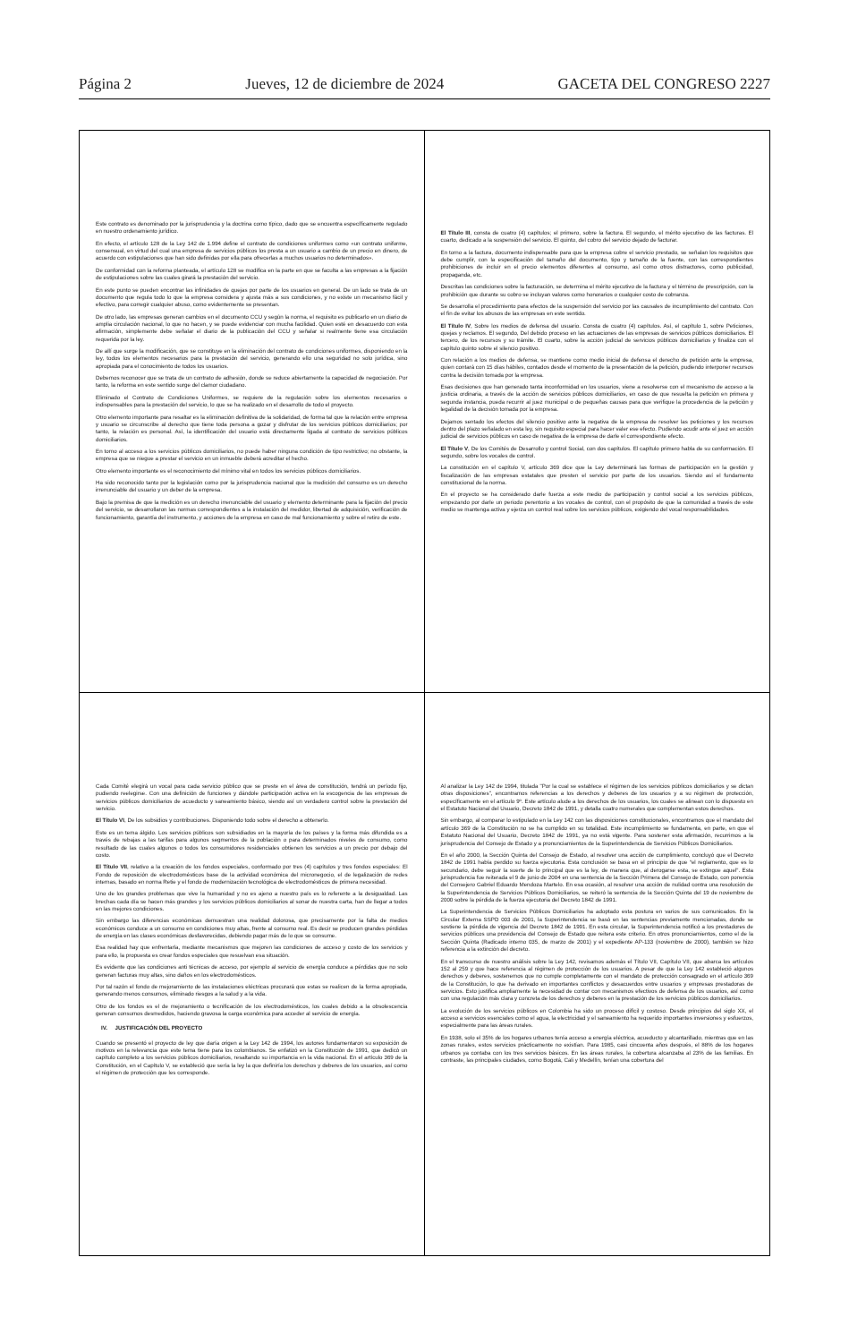Página 2 Jueves, 12 de diciembre de 2024 GACETA DEL CONGRESO 2227
Este contrato es denominado por la jurisprudencia y la doctrina como típico, dado que se encuentra específicamente regulado en nuestro ordenamiento jurídico.
En efecto, el artículo 128 de la Ley 142 de 1.994 define el contrato de condiciones uniformes como «un contrato uniforme, consensual, en virtud del cual una empresa de servicios públicos los presta a un usuario a cambio de un precio en dinero, de acuerdo con estipulaciones que han sido definidas por ella para ofrecerlas a muchos usuarios no determinados».
De conformidad con la reforma planteada, el artículo 128 se modifica en la parte en que se faculta a las empresas a la fijación de estipulaciones sobre las cuales girará la prestación del servicio.
En este punto se pueden encontrar las infinidades de quejas por parte de los usuarios en general. De un lado se trata de un documento que regula todo lo que la empresa considera y ajusta más a sus condiciones, y no existe un mecanismo fácil y efectivo, para corregir cualquier abuso, como evidentemente se presentan.
De otro lado, las empresas generan cambios en el documento CCU y según la norma, el requisito es publicarlo en un diario de amplia circulación nacional, lo que no hacen, y se puede evidenciar con mucha facilidad. Quien esté en desacuerdo con esta afirmación, simplemente debe señalar el diario de la publicación del CCU y señalar si realmente tiene esa circulación requerida por la ley.
De allí que surge la modificación, que se constituye en la eliminación del contrato de condiciones uniformes, disponiendo en la ley, todos los elementos necesarios para la prestación del servicio, generando ello una seguridad no solo jurídica, sino apropiada para el conocimiento de todos los usuarios.
Debemos reconocer que se trata de un contrato de adhesión, donde se reduce abiertamente la capacidad de negociación. Por tanto, la reforma en este sentido surge del clamor ciudadano.
Eliminado el Contrato de Condiciones Uniformes, se requiere de la regulación sobre los elementos necesarios e indispensables para la prestación del servicio, lo que se ha realizado en el desarrollo de todo el proyecto.
Otro elemento importante para resaltar es la eliminación definitiva de la solidaridad, de forma tal que la relación entre empresa y usuario se circunscribe al derecho que tiene toda persona a gozar y disfrutar de los servicios públicos domiciliarios; por tanto, la relación es personal. Así, la identificación del usuario está directamente ligada al contrato de servicios públicos domiciliarios.
En torno al acceso a los servicios públicos domiciliarios, no puede haber ninguna condición de tipo restrictivo; no obstante, la empresa que se niegue a prestar el servicio en un inmueble deberá acreditar el hecho.
Otro elemento importante es el reconocimiento del mínimo vital en todos los servicios públicos domiciliarios.
Ha sido reconocido tanto por la legislación como por la jurisprudencia nacional que la medición del consumo es un derecho irrenunciable del usuario y un deber de la empresa.
Bajo la premisa de que la medición es un derecho irrenunciable del usuario y elemento determinante para la fijación del precio del servicio, se desarrollaron las normas correspondientes a la instalación del medidor, libertad de adquisición, verificación de funcionamiento, garantía del instrumento, y acciones de la empresa en caso de mal funcionamiento y sobre el retiro de este.
El Título III, consta de cuatro (4) capítulos; el primero, sobre la factura. El segundo, el mérito ejecutivo de las facturas. El cuarto, dedicado a la suspensión del servicio. El quinto, del cobro del servicio dejado de facturar.
En torno a la factura, documento indispensable para que la empresa cobre el servicio prestado, se señalan los requisitos que debe cumplir, con la especificación del tamaño del documento, tipo y tamaño de la fuente, con las correspondientes prohibiciones de incluir en el precio elementos diferentes al consumo, así como otros distractores, como publicidad, propaganda, etc.
Descritas las condiciones sobre la facturación, se determina el mérito ejecutivo de la factura y el término de prescripción, con la prohibición que durante su cobro se incluyan valores como honorarios o cualquier costo de cobranza.
Se desarrolla el procedimiento para efectos de la suspensión del servicio por las causales de incumplimiento del contrato. Con el fin de evitar los abusos de las empresas en este sentido.
El Título IV, Sobre los medios de defensa del usuario. Consta de cuatro (4) capítulos. Así, el capítulo 1, sobre Peticiones, quejas y reclamos. El segundo, Del debido proceso en las actuaciones de las empresas de servicios públicos domiciliarios. El tercero, de los recursos y su trámite. El cuarto, sobre la acción judicial de servicios públicos domiciliarios y finaliza con el capítulo quinto sobre el silencio positivo.
Con relación a los medios de defensa, se mantiene como medio inicial de defensa el derecho de petición ante la empresa, quien contará con 15 días hábiles, contados desde el momento de la presentación de la petición, pudiendo interponer recursos contra la decisión tomada por la empresa.
Esas decisiones que han generado tanta inconformidad en los usuarios, viene a resolverse con el mecanismo de acceso a la justicia ordinaria, a través de la acción de servicios públicos domiciliarios, en caso de que resuelta la petición en primera y segunda instancia, pueda recurrir al juez municipal o de pequeñas causas para que verifique la procedencia de la petición y legalidad de la decisión tomada por la empresa.
Dejamos sentado los efectos del silencio positivo ante la negativa de la empresa de resolver las peticiones y los recursos dentro del plazo señalado en esta ley, sin requisito especial para hacer valer ese efecto. Pudiendo acudir ante el juez en acción judicial de servicios públicos en caso de negativa de la empresa de darle el correspondiente efecto.
El Título V, De los Comités de Desarrollo y control Social, con dos capítulos. El capítulo primero habla de su conformación. El segundo, sobre los vocales de control.
La constitución en el capítulo V, artículo 369 dice que la Ley determinará las formas de participación en la gestión y fiscalización de las empresas estatales que presten el servicio por parte de los usuarios. Siendo así el fundamento constitucional de la norma.
En el proyecto se ha considerado darle fuerza a este medio de participación y control social a los servicios públicos, empezando por darle un periodo perentorio a los vocales de control, con el propósito de que la comunidad a través de este medio se mantenga activa y ejerza un control real sobre los servicios públicos, exigiendo del vocal responsabilidades.
Cada Comité elegirá un vocal para cada servicio público que se preste en el área de constitución, tendrá un período fijo, pudiendo reelegirse. Con una definición de funciones y dándole participación activa en la escogencia de las empresas de servicios públicos domiciliarios de acueducto y saneamiento básico, siendo así un verdadero control sobre la prestación del servicio.
El Título VI, De los subsidios y contribuciones. Disponiendo todo sobre el derecho a obtenerlo.
Este es un tema álgido. Los servicios públicos son subsidiados en la mayoría de los países y la forma más difundida es a través de rebajas a las tarifas para algunos segmentos de la población o para determinados niveles de consumo, como resultado de las cuales algunos o todos los consumidores residenciales obtienen los servicios a un precio por debajo del costo.
El Título VII, relativo a la creación de los fondos especiales, conformado por tres (4) capítulos y tres fondos especiales: El Fondo de reposición de electrodomésticos base de la actividad económica del micronegocio, el de legalización de redes internas, basado en norma Retie y el fondo de modernización tecnológica de electrodomésticos de primera necesidad.
Uno de los grandes problemas que vive la humanidad y no es ajeno a nuestro país es lo referente a la desigualdad. Las brechas cada día se hacen más grandes y los servicios públicos domiciliarios al sonar de nuestra carta, han de llegar a todos en las mejores condiciones.
Sin embargo las diferencias económicas demuestran una realidad dolorosa, que precisamente por la falta de medios económicos conduce a un consumo en condiciones muy altas, frente al consumo real. Es decir se producen grandes pérdidas de energía en las clases económicas desfavorecidas, debiendo pagar más de lo que se consume.
Esa realidad hay que enfrentarla, mediante mecanismos que mejoren las condiciones de acceso y costo de los servicios y para ello, la propuesta es crear fondos especiales que resuelvan esa situación.
Es evidente que las condiciones anti técnicas de acceso, por ejemplo al servicio de energía conduce a pérdidas que no solo generan facturas muy altas, sino daños en los electrodomésticos.
Por tal razón el fondo de mejoramiento de las instalaciones eléctricas procurará que estas se realicen de la forma apropiada, generando menos consumos, eliminado riesgos a la salud y a la vida.
Otro de los fondos es el de mejoramiento o tecnificación de los electrodomésticos, los cuales debido a la obsolescencia generan consumos desmedidos, haciendo gravosa la carga económica para acceder al servicio de energía.
IV. JUSTIFICACIÓN DEL PROYECTO
Cuando se presentó el proyecto de ley que daría origen a la Ley 142 de 1994, los autores fundamentaron su exposición de motivos en la relevancia que este tema tiene para los colombianos. Se enfatizó en la Constitución de 1991, que dedicó un capítulo completo a los servicios públicos domiciliarios, resaltando su importancia en la vida nacional. En el artículo 369 de la Constitución, en el Capítulo V, se estableció que sería la ley la que definiría los derechos y deberes de los usuarios, así como el régimen de protección que les corresponde.
Al analizar la Ley 142 de 1994, titulada "Por la cual se establece el régimen de los servicios públicos domiciliarios y se dictan otras disposiciones", encontramos referencias a los derechos y deberes de los usuarios y a su régimen de protección, específicamente en el artículo 9º. Este artículo alude a los derechos de los usuarios, los cuales se alinean con lo dispuesto en el Estatuto Nacional del Usuario, Decreto 1842 de 1991, y detalla cuatro numerales que complementan estos derechos.
Sin embargo, al comparar lo estipulado en la Ley 142 con las disposiciones constitucionales, encontramos que el mandato del artículo 369 de la Constitución no se ha cumplido en su totalidad. Este incumplimiento se fundamenta, en parte, en que el Estatuto Nacional del Usuario, Decreto 1842 de 1991, ya no está vigente. Para sostener esta afirmación, recurrimos a la jurisprudencia del Consejo de Estado y a pronunciamientos de la Superintendencia de Servicios Públicos Domiciliarios.
En el año 2000, la Sección Quinta del Consejo de Estado, al resolver una acción de cumplimiento, concluyó que el Decreto 1842 de 1991 había perdido su fuerza ejecutoria. Esta conclusión se basa en el principio de que “el reglamento, que es lo secundario, debe seguir la suerte de lo principal que es la ley, de manera que, al derogarse esta, se extingue aquel”. Esta jurisprudencia fue reiterada el 9 de junio de 2004 en una sentencia de la Sección Primera del Consejo de Estado, con ponencia del Consejero Gabriel Eduardo Mendoza Martelo. En esa ocasión, al resolver una acción de nulidad contra una resolución de la Superintendencia de Servicios Públicos Domiciliarios, se reiteró la sentencia de la Sección Quinta del 19 de noviembre de 2000 sobre la pérdida de la fuerza ejecutoria del Decreto 1842 de 1991.
La Superintendencia de Servicios Públicos Domiciliarios ha adoptado esta postura en varios de sus comunicados. En la Circular Externa SSPD 003 de 2001, la Superintendencia se basó en las sentencias previamente mencionadas, donde se sostiene la pérdida de vigencia del Decreto 1842 de 1991. En esta circular, la Superintendencia notificó a los prestadores de servicios públicos una providencia del Consejo de Estado que reitera este criterio. En otros pronunciamientos, como el de la Sección Quinta (Radicado interno 035, de marzo de 2001) y el expediente AP-133 (noviembre de 2000), también se hizo referencia a la extinción del decreto.
En el transcurso de nuestro análisis sobre la Ley 142, revisamos además el Título VII, Capítulo VII, que abarca los artículos 152 al 259 y que hace referencia al régimen de protección de los usuarios. A pesar de que la Ley 142 estableció algunos derechos y deberes, sostenemos que no cumple completamente con el mandato de protección consagrado en el artículo 369 de la Constitución, lo que ha derivado en importantes conflictos y desacuerdos entre usuarios y empresas prestadoras de servicios. Esto justifica ampliamente la necesidad de contar con mecanismos efectivos de defensa de los usuarios, así como con una regulación más clara y concreta de los derechos y deberes en la prestación de los servicios públicos domiciliarios.
La evolución de los servicios públicos en Colombia ha sido un proceso difícil y costoso. Desde principios del siglo XX, el acceso a servicios esenciales como el agua, la electricidad y el saneamiento ha requerido importantes inversiones y esfuerzos, especialmente para las áreas rurales.
En 1938, solo el 35% de los hogares urbanos tenía acceso a energía eléctrica, acueducto y alcantarillado, mientras que en las zonas rurales, estos servicios prácticamente no existían. Para 1985, casi cincuenta años después, el 88% de los hogares urbanos ya contaba con los tres servicios básicos. En las áreas rurales, la cobertura alcanzaba al 23% de las familias. En contraste, las principales ciudades, como Bogotá, Cali y Medellín, tenían una cobertura del